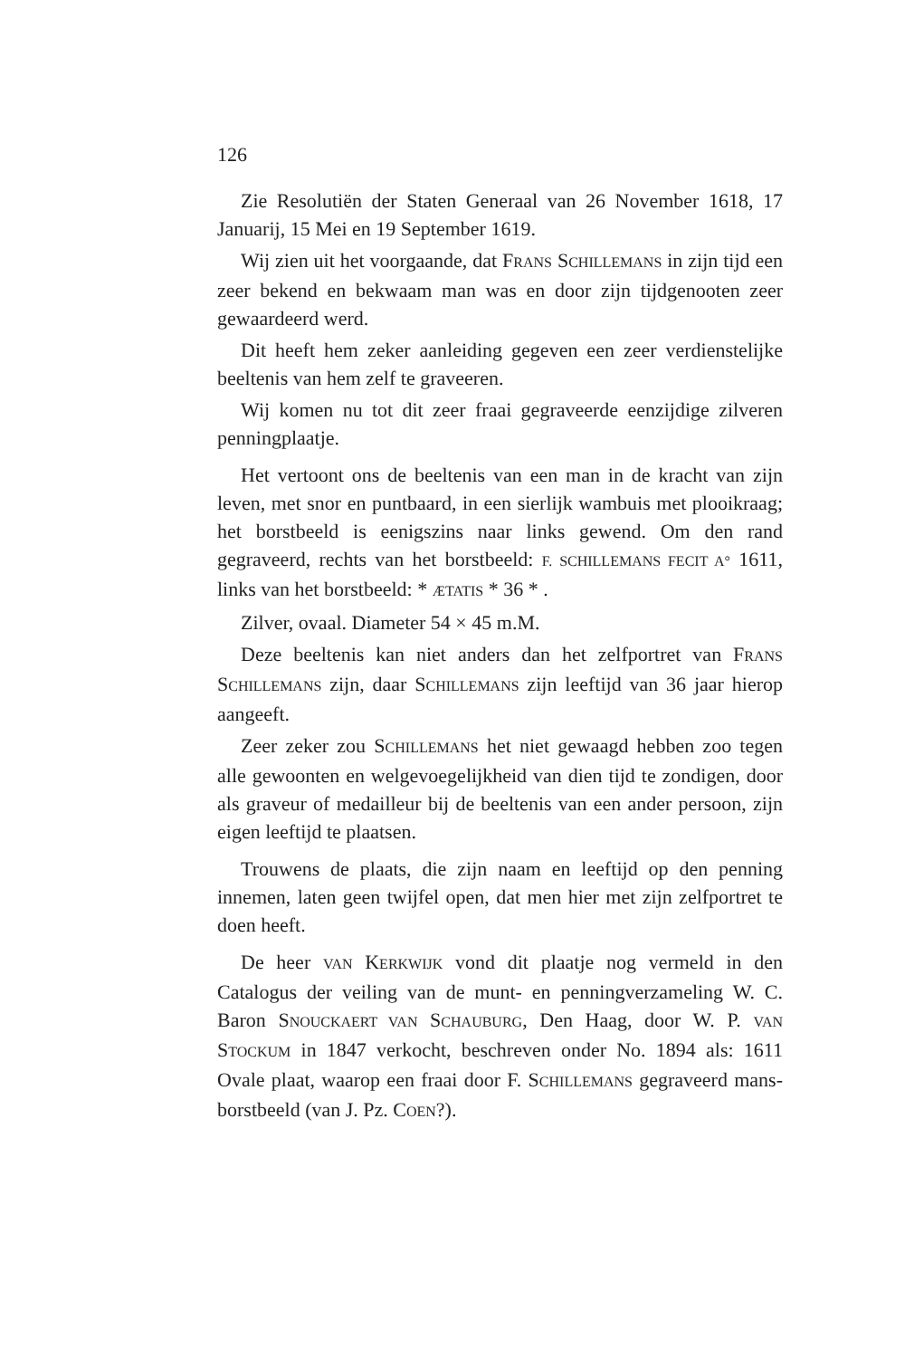126
Zie Resolutiën der Staten Generaal van 26 November 1618, 17 Januarij, 15 Mei en 19 September 1619.
Wij zien uit het voorgaande, dat FRANS SCHILLEMANS in zijn tijd een zeer bekend en bekwaam man was en door zijn tijdgenooten zeer gewaardeerd werd.
Dit heeft hem zeker aanleiding gegeven een zeer verdienstelijke beeltenis van hem zelf te graveeren.
Wij komen nu tot dit zeer fraai gegraveerde eenzijdige zilveren penningplaatje.
Het vertoont ons de beeltenis van een man in de kracht van zijn leven, met snor en puntbaard, in een sierlijk wambuis met plooikraag; het borstbeeld is eenigszins naar links gewend. Om den rand gegraveerd, rechts van het borstbeeld: F. SCHILLEMANS FECIT A° 1611, links van het borstbeeld: * ÆTATIS * 36 * .
Zilver, ovaal. Diameter 54 × 45 m.M.
Deze beeltenis kan niet anders dan het zelfportret van FRANS SCHILLEMANS zijn, daar SCHILLEMANS zijn leeftijd van 36 jaar hierop aangeeft.
Zeer zeker zou SCHILLEMANS het niet gewaagd hebben zoo tegen alle gewoonten en welgevoegelijkheid van dien tijd te zondigen, door als graveur of medailleur bij de beeltenis van een ander persoon, zijn eigen leeftijd te plaatsen.
Trouwens de plaats, die zijn naam en leeftijd op den penning innemen, laten geen twijfel open, dat men hier met zijn zelfportret te doen heeft.
De heer VAN KERKWIJK vond dit plaatje nog vermeld in den Catalogus der veiling van de munt- en penningverzameling W. C. Baron SNOUCKAERT VAN SCHAUBURG, Den Haag, door W. P. VAN STOCKUM in 1847 verkocht, beschreven onder No. 1894 als: 1611 Ovale plaat, waarop een fraai door F. SCHILLEMANS gegraveerd mans-borstbeeld (van J. Pz. COEN?).